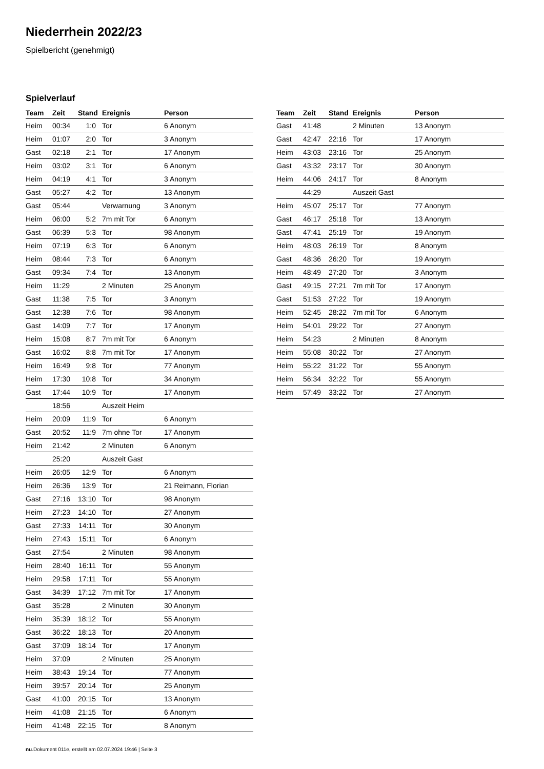Niederrhein 2022/23
Spielbericht (genehmigt)
Spielverlauf
| Team | Zeit | Stand | Ereignis | Person |
| --- | --- | --- | --- | --- |
| Heim | 00:34 | 1:0 | Tor | 6 Anonym |
| Heim | 01:07 | 2:0 | Tor | 3 Anonym |
| Gast | 02:18 | 2:1 | Tor | 17 Anonym |
| Heim | 03:02 | 3:1 | Tor | 6 Anonym |
| Heim | 04:19 | 4:1 | Tor | 3 Anonym |
| Gast | 05:27 | 4:2 | Tor | 13 Anonym |
| Gast | 05:44 | | Verwarnung | 3 Anonym |
| Heim | 06:00 | 5:2 | 7m mit Tor | 6 Anonym |
| Gast | 06:39 | 5:3 | Tor | 98 Anonym |
| Heim | 07:19 | 6:3 | Tor | 6 Anonym |
| Heim | 08:44 | 7:3 | Tor | 6 Anonym |
| Gast | 09:34 | 7:4 | Tor | 13 Anonym |
| Heim | 11:29 | | 2 Minuten | 25 Anonym |
| Gast | 11:38 | 7:5 | Tor | 3 Anonym |
| Gast | 12:38 | 7:6 | Tor | 98 Anonym |
| Gast | 14:09 | 7:7 | Tor | 17 Anonym |
| Heim | 15:08 | 8:7 | 7m mit Tor | 6 Anonym |
| Gast | 16:02 | 8:8 | 7m mit Tor | 17 Anonym |
| Heim | 16:49 | 9:8 | Tor | 77 Anonym |
| Heim | 17:30 | 10:8 | Tor | 34 Anonym |
| Gast | 17:44 | 10:9 | Tor | 17 Anonym |
| | 18:56 | | Auszeit Heim | |
| Heim | 20:09 | 11:9 | Tor | 6 Anonym |
| Gast | 20:52 | 11:9 | 7m ohne Tor | 17 Anonym |
| Heim | 21:42 | | 2 Minuten | 6 Anonym |
| | 25:20 | | Auszeit Gast | |
| Heim | 26:05 | 12:9 | Tor | 6 Anonym |
| Heim | 26:36 | 13:9 | Tor | 21 Reimann, Florian |
| Gast | 27:16 | 13:10 | Tor | 98 Anonym |
| Heim | 27:23 | 14:10 | Tor | 27 Anonym |
| Gast | 27:33 | 14:11 | Tor | 30 Anonym |
| Heim | 27:43 | 15:11 | Tor | 6 Anonym |
| Gast | 27:54 | | 2 Minuten | 98 Anonym |
| Heim | 28:40 | 16:11 | Tor | 55 Anonym |
| Heim | 29:58 | 17:11 | Tor | 55 Anonym |
| Gast | 34:39 | 17:12 | 7m mit Tor | 17 Anonym |
| Gast | 35:28 | | 2 Minuten | 30 Anonym |
| Heim | 35:39 | 18:12 | Tor | 55 Anonym |
| Gast | 36:22 | 18:13 | Tor | 20 Anonym |
| Gast | 37:09 | 18:14 | Tor | 17 Anonym |
| Heim | 37:09 | | 2 Minuten | 25 Anonym |
| Heim | 38:43 | 19:14 | Tor | 77 Anonym |
| Heim | 39:57 | 20:14 | Tor | 25 Anonym |
| Gast | 41:00 | 20:15 | Tor | 13 Anonym |
| Heim | 41:08 | 21:15 | Tor | 6 Anonym |
| Heim | 41:48 | 22:15 | Tor | 8 Anonym |
| Team | Zeit | Stand | Ereignis | Person |
| --- | --- | --- | --- | --- |
| Gast | 41:48 | | 2 Minuten | 13 Anonym |
| Gast | 42:47 | 22:16 | Tor | 17 Anonym |
| Heim | 43:03 | 23:16 | Tor | 25 Anonym |
| Gast | 43:32 | 23:17 | Tor | 30 Anonym |
| Heim | 44:06 | 24:17 | Tor | 8 Anonym |
| | 44:29 | | Auszeit Gast | |
| Heim | 45:07 | 25:17 | Tor | 77 Anonym |
| Gast | 46:17 | 25:18 | Tor | 13 Anonym |
| Gast | 47:41 | 25:19 | Tor | 19 Anonym |
| Heim | 48:03 | 26:19 | Tor | 8 Anonym |
| Gast | 48:36 | 26:20 | Tor | 19 Anonym |
| Heim | 48:49 | 27:20 | Tor | 3 Anonym |
| Gast | 49:15 | 27:21 | 7m mit Tor | 17 Anonym |
| Gast | 51:53 | 27:22 | Tor | 19 Anonym |
| Heim | 52:45 | 28:22 | 7m mit Tor | 6 Anonym |
| Heim | 54:01 | 29:22 | Tor | 27 Anonym |
| Heim | 54:23 | | 2 Minuten | 8 Anonym |
| Heim | 55:08 | 30:22 | Tor | 27 Anonym |
| Heim | 55:22 | 31:22 | Tor | 55 Anonym |
| Heim | 56:34 | 32:22 | Tor | 55 Anonym |
| Heim | 57:49 | 33:22 | Tor | 27 Anonym |
nu.Dokument 011e, erstellt am 02.07.2024 19:46 | Seite 3